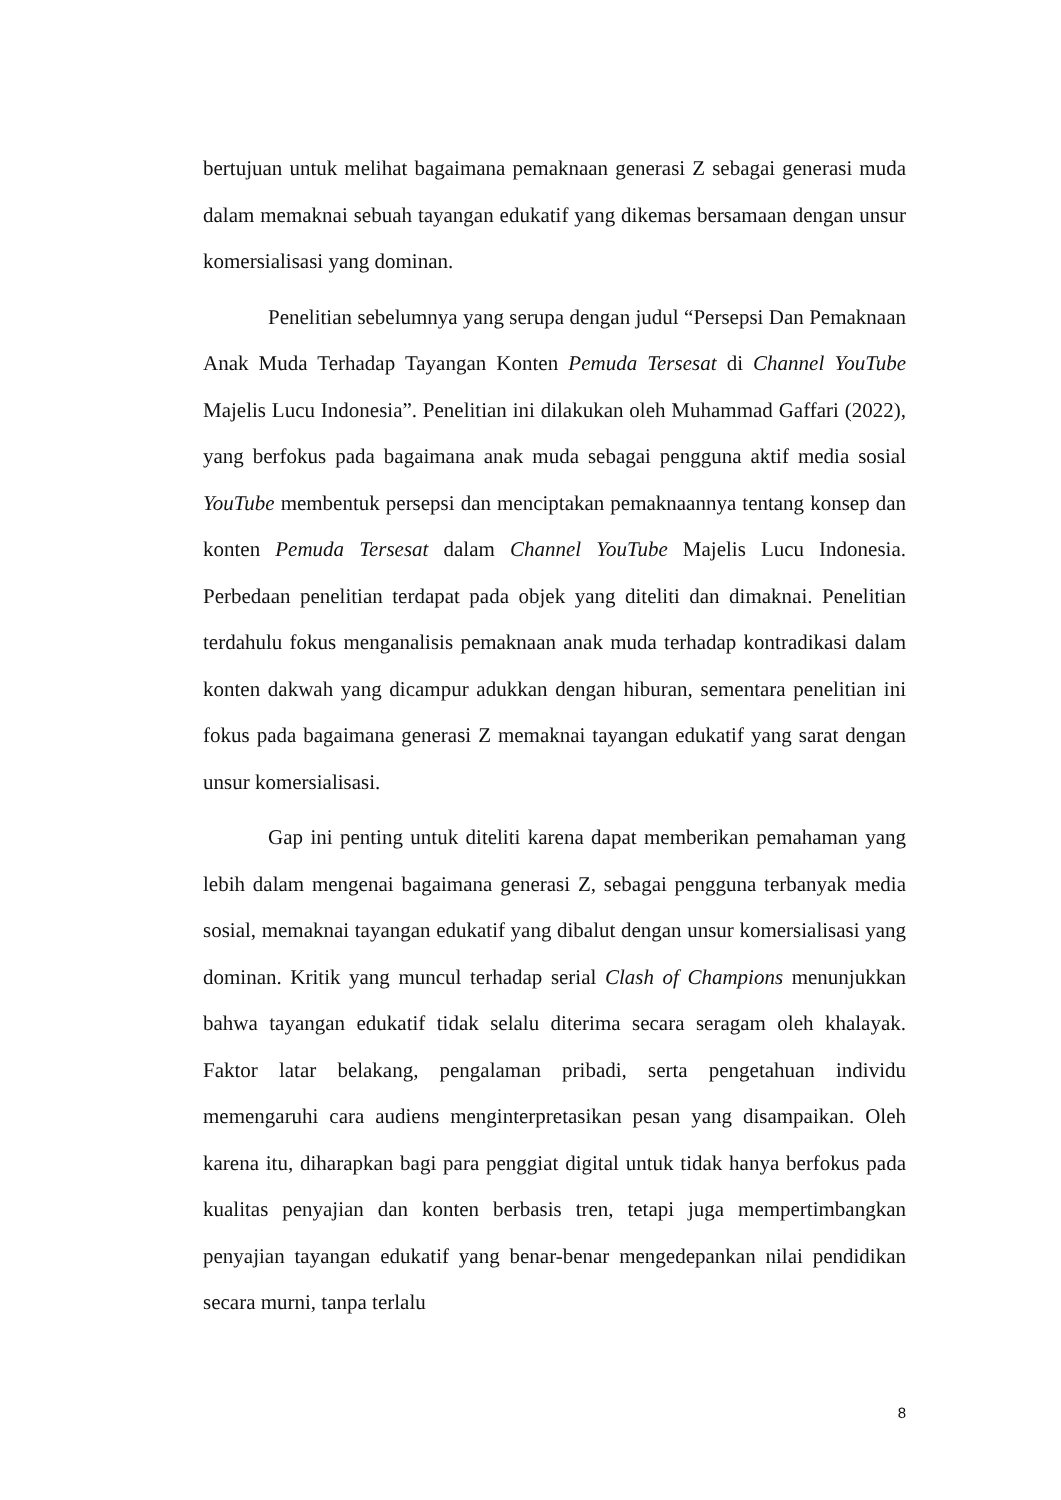bertujuan untuk melihat bagaimana pemaknaan generasi Z sebagai generasi muda dalam memaknai sebuah tayangan edukatif yang dikemas bersamaan dengan unsur komersialisasi yang dominan.
Penelitian sebelumnya yang serupa dengan judul “Persepsi Dan Pemaknaan Anak Muda Terhadap Tayangan Konten Pemuda Tersesat di Channel YouTube Majelis Lucu Indonesia”. Penelitian ini dilakukan oleh Muhammad Gaffari (2022), yang berfokus pada bagaimana anak muda sebagai pengguna aktif media sosial YouTube membentuk persepsi dan menciptakan pemaknaannya tentang konsep dan konten Pemuda Tersesat dalam Channel YouTube Majelis Lucu Indonesia. Perbedaan penelitian terdapat pada objek yang diteliti dan dimaknai. Penelitian terdahulu fokus menganalisis pemaknaan anak muda terhadap kontradikasi dalam konten dakwah yang dicampur adukkan dengan hiburan, sementara penelitian ini fokus pada bagaimana generasi Z memaknai tayangan edukatif yang sarat dengan unsur komersialisasi.
Gap ini penting untuk diteliti karena dapat memberikan pemahaman yang lebih dalam mengenai bagaimana generasi Z, sebagai pengguna terbanyak media sosial, memaknai tayangan edukatif yang dibalut dengan unsur komersialisasi yang dominan. Kritik yang muncul terhadap serial Clash of Champions menunjukkan bahwa tayangan edukatif tidak selalu diterima secara seragam oleh khalayak. Faktor latar belakang, pengalaman pribadi, serta pengetahuan individu memengaruhi cara audiens menginterpretasikan pesan yang disampaikan. Oleh karena itu, diharapkan bagi para penggiat digital untuk tidak hanya berfokus pada kualitas penyajian dan konten berbasis tren, tetapi juga mempertimbangkan penyajian tayangan edukatif yang benar-benar mengedepankan nilai pendidikan secara murni, tanpa terlalu
8